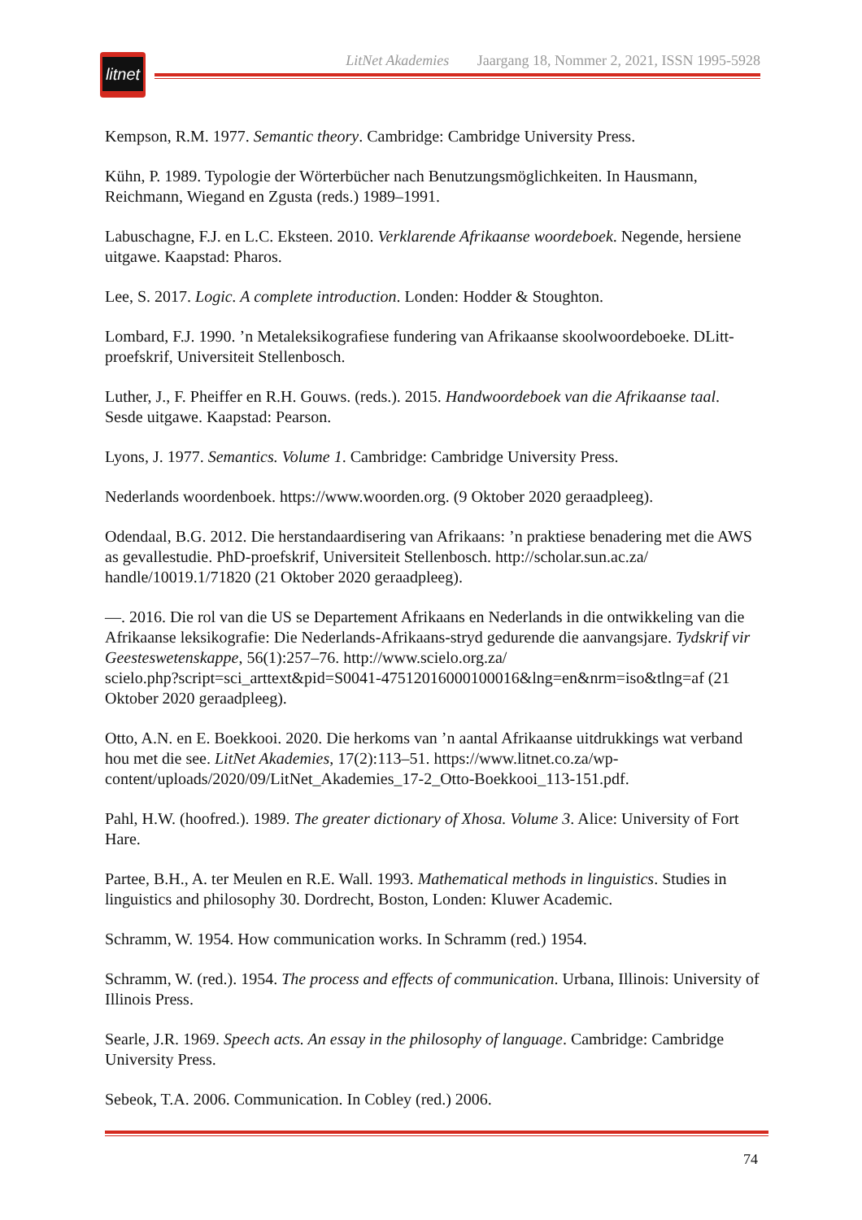litnet
LitNet Akademies Jaargang 18, Nommer 2, 2021, ISSN 1995-5928
Kempson, R.M. 1977. Semantic theory. Cambridge: Cambridge University Press.
Kühn, P. 1989. Typologie der Wörterbücher nach Benutzungsmöglichkeiten. In Hausmann, Reichmann, Wiegand en Zgusta (reds.) 1989–1991.
Labuschagne, F.J. en L.C. Eksteen. 2010. Verklarende Afrikaanse woordeboek. Negende, hersiene uitgawe. Kaapstad: Pharos.
Lee, S. 2017. Logic. A complete introduction. Londen: Hodder & Stoughton.
Lombard, F.J. 1990. ’n Metaleksikografiese fundering van Afrikaanse skoolwoordeboeke. DLitt-proefskrif, Universiteit Stellenbosch.
Luther, J., F. Pheiffer en R.H. Gouws. (reds.). 2015. Handwoordeboek van die Afrikaanse taal. Sesde uitgawe. Kaapstad: Pearson.
Lyons, J. 1977. Semantics. Volume 1. Cambridge: Cambridge University Press.
Nederlands woordenboek. https://www.woorden.org. (9 Oktober 2020 geraadpleeg).
Odendaal, B.G. 2012. Die herstandaardisering van Afrikaans: ’n praktiese benadering met die AWS as gevallestudie. PhD-proefskrif, Universiteit Stellenbosch. http://scholar.sun.ac.za/
handle/10019.1/71820 (21 Oktober 2020 geraadpleeg).
—. 2016. Die rol van die US se Departement Afrikaans en Nederlands in die ontwikkeling van die Afrikaanse leksikografie: Die Nederlands-Afrikaans-stryd gedurende die aanvangsjare. Tydskrif vir Geesteswetenskappe, 56(1):257–76. http://www.scielo.org.za/
scielo.php?script=sci_arttext&pid=S0041-47512016000100016&lng=en&nrm=iso&tlng=af (21 Oktober 2020 geraadpleeg).
Otto, A.N. en E. Boekkooi. 2020. Die herkoms van ’n aantal Afrikaanse uitdrukkings wat verband hou met die see. LitNet Akademies, 17(2):113–51. https://www.litnet.co.za/wp-content/uploads/2020/09/LitNet_Akademies_17-2_Otto-Boekkooi_113-151.pdf.
Pahl, H.W. (hoofred.). 1989. The greater dictionary of Xhosa. Volume 3. Alice: University of Fort Hare.
Partee, B.H., A. ter Meulen en R.E. Wall. 1993. Mathematical methods in linguistics. Studies in linguistics and philosophy 30. Dordrecht, Boston, Londen: Kluwer Academic.
Schramm, W. 1954. How communication works. In Schramm (red.) 1954.
Schramm, W. (red.). 1954. The process and effects of communication. Urbana, Illinois: University of Illinois Press.
Searle, J.R. 1969. Speech acts. An essay in the philosophy of language. Cambridge: Cambridge University Press.
Sebeok, T.A. 2006. Communication. In Cobley (red.) 2006.
74